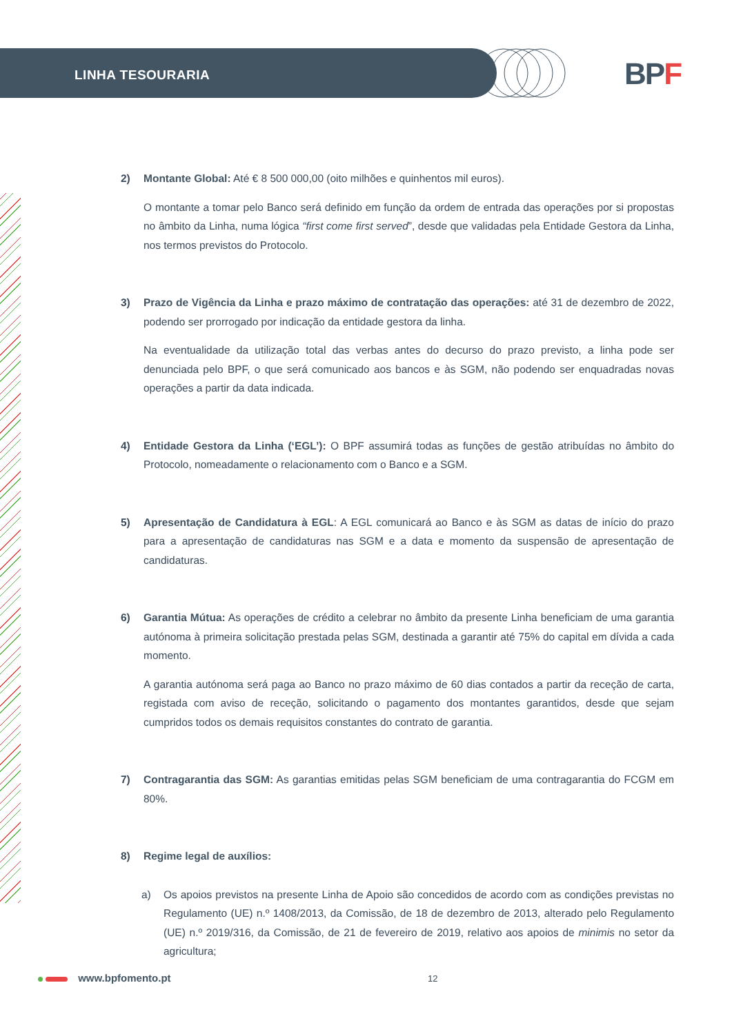LINHA TESOURARIA BPF
2) Montante Global: Até € 8 500 000,00 (oito milhões e quinhentos mil euros).
O montante a tomar pelo Banco será definido em função da ordem de entrada das operações por si propostas no âmbito da Linha, numa lógica “first come first served”, desde que validadas pela Entidade Gestora da Linha, nos termos previstos do Protocolo.
3) Prazo de Vigência da Linha e prazo máximo de contratação das operações: até 31 de dezembro de 2022, podendo ser prorrogado por indicação da entidade gestora da linha.
Na eventualidade da utilização total das verbas antes do decurso do prazo previsto, a linha pode ser denunciada pelo BPF, o que será comunicado aos bancos e às SGM, não podendo ser enquadradas novas operações a partir da data indicada.
4) Entidade Gestora da Linha (‘EGL’): O BPF assumirá todas as funções de gestão atribuídas no âmbito do Protocolo, nomeadamente o relacionamento com o Banco e a SGM.
5) Apresentação de Candidatura à EGL: A EGL comunicará ao Banco e às SGM as datas de início do prazo para a apresentação de candidaturas nas SGM e a data e momento da suspensão de apresentação de candidaturas.
6) Garantia Mútua: As operações de crédito a celebrar no âmbito da presente Linha beneficiam de uma garantia autónoma à primeira solicitação prestada pelas SGM, destinada a garantir até 75% do capital em dívida a cada momento.
A garantia autónoma será paga ao Banco no prazo máximo de 60 dias contados a partir da receção de carta, registada com aviso de receção, solicitando o pagamento dos montantes garantidos, desde que sejam cumpridos todos os demais requisitos constantes do contrato de garantia.
7) Contragarantia das SGM: As garantias emitidas pelas SGM beneficiam de uma contragarantia do FCGM em 80%.
8) Regime legal de auxílios:
a) Os apoios previstos na presente Linha de Apoio são concedidos de acordo com as condições previstas no Regulamento (UE) n.º 1408/2013, da Comissão, de 18 de dezembro de 2013, alterado pelo Regulamento (UE) n.º 2019/316, da Comissão, de 21 de fevereiro de 2019, relativo aos apoios de minimis no setor da agricultura;
www.bpfomento.pt 12